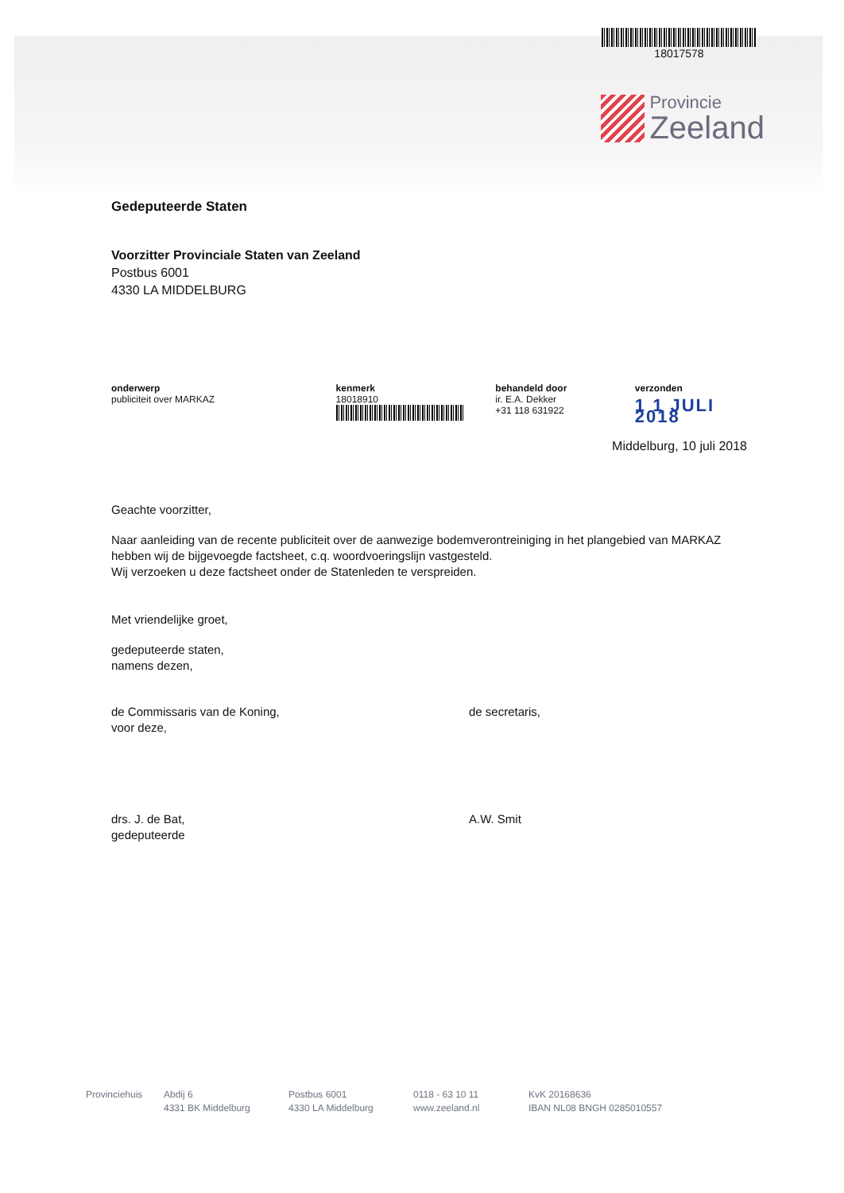18017578
Provincie
Zeeland
Gedeputeerde Staten
Voorzitter Provinciale Staten van Zeeland
Postbus 6001
4330 LA MIDDELBURG
onderwerp
publiciteit over MARKAZ
kenmerk
18018910
behandeld door
ir. E.A. Dekker
+31 118 631922
verzonden
1 1 JULI 2018
Middelburg, 10 juli 2018
Geachte voorzitter,
Naar aanleiding van de recente publiciteit over de aanwezige bodemverontreiniging in het plangebied van MARKAZ hebben wij de bijgevoegde factsheet, c.q. woordvoeringslijn vastgesteld.
Wij verzoeken u deze factsheet onder de Statenleden te verspreiden.
Met vriendelijke groet,
gedeputeerde staten,
namens dezen,
de Commissaris van de Koning,
voor deze,
de secretaris,
drs. J. de Bat,
gedeputeerde
A.W. Smit
Provinciehuis Abdij 6
4331 BK Middelburg
Postbus 6001
4330 LA Middelburg
0118 - 63 10 11
www.zeeland.nl
KvK 20168636
IBAN NL08 BNGH 0285010557